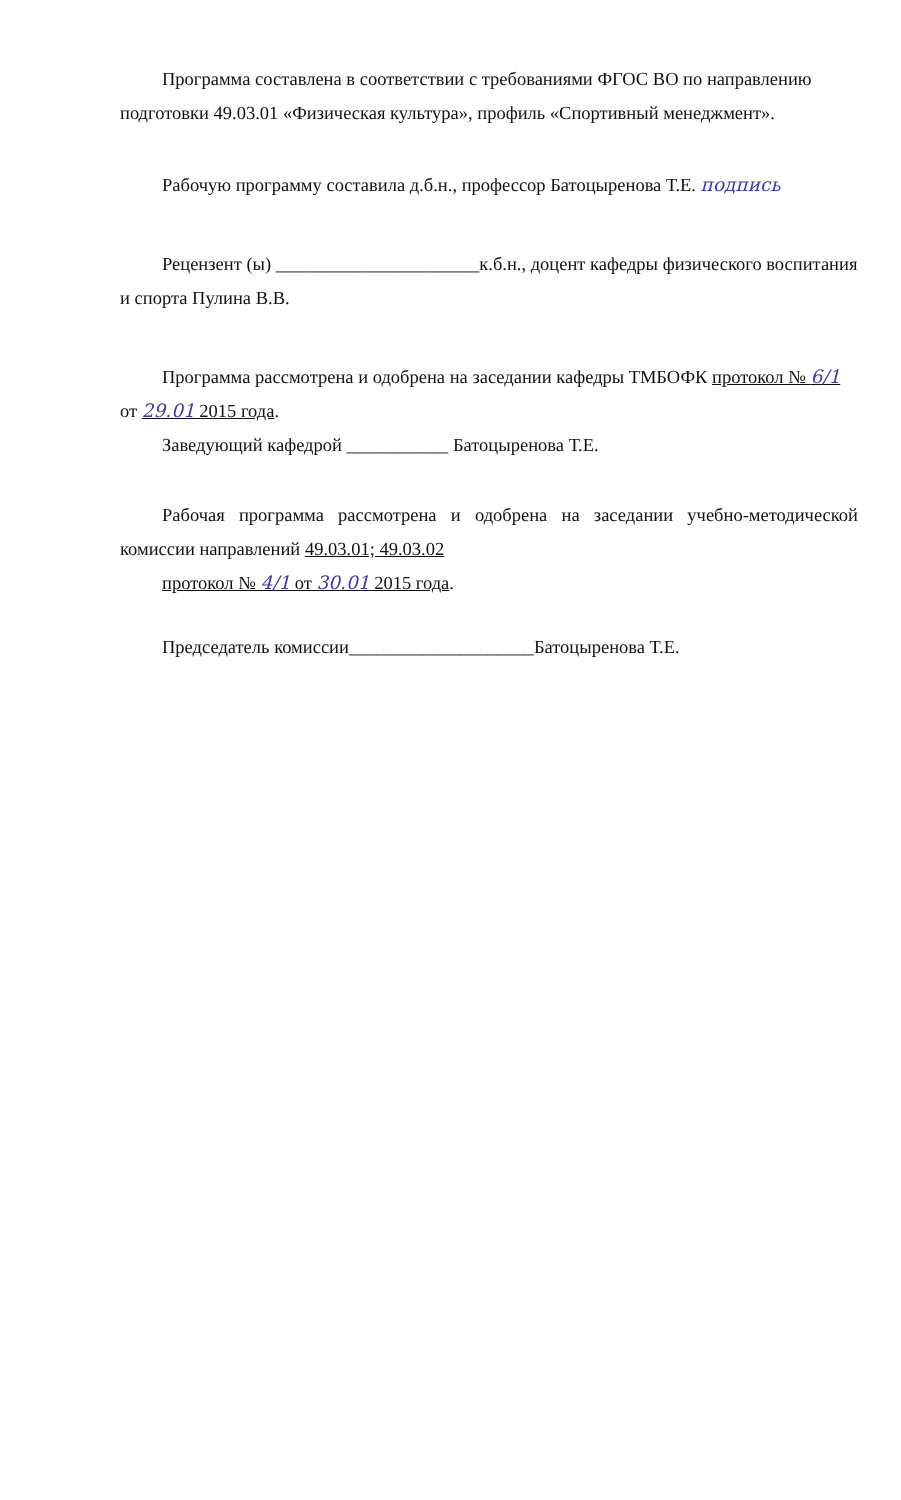Программа составлена в соответствии с требованиями ФГОС ВО по направлению подготовки 49.03.01 «Физическая культура», профиль «Спортивный менеджмент».
Рабочую программу составила д.б.н., профессор Батоцыренова Т.Е. подпись
Рецензент (ы) ______________________к.б.н., доцент кафедры физического воспитания и спорта Пулина В.В.
Программа рассмотрена и одобрена на заседании кафедры ТМБОФК протокол № 6/1 от 29.01 2015 года.
Заведующий кафедрой ___________ Батоцыренова Т.Е.
Рабочая программа рассмотрена и одобрена на заседании учебно-методической комиссии направлений 49.03.01; 49.03.02
протокол № 4/1 от 30.01 2015 года.
Председатель комиссии____________________Батоцыренова Т.Е.